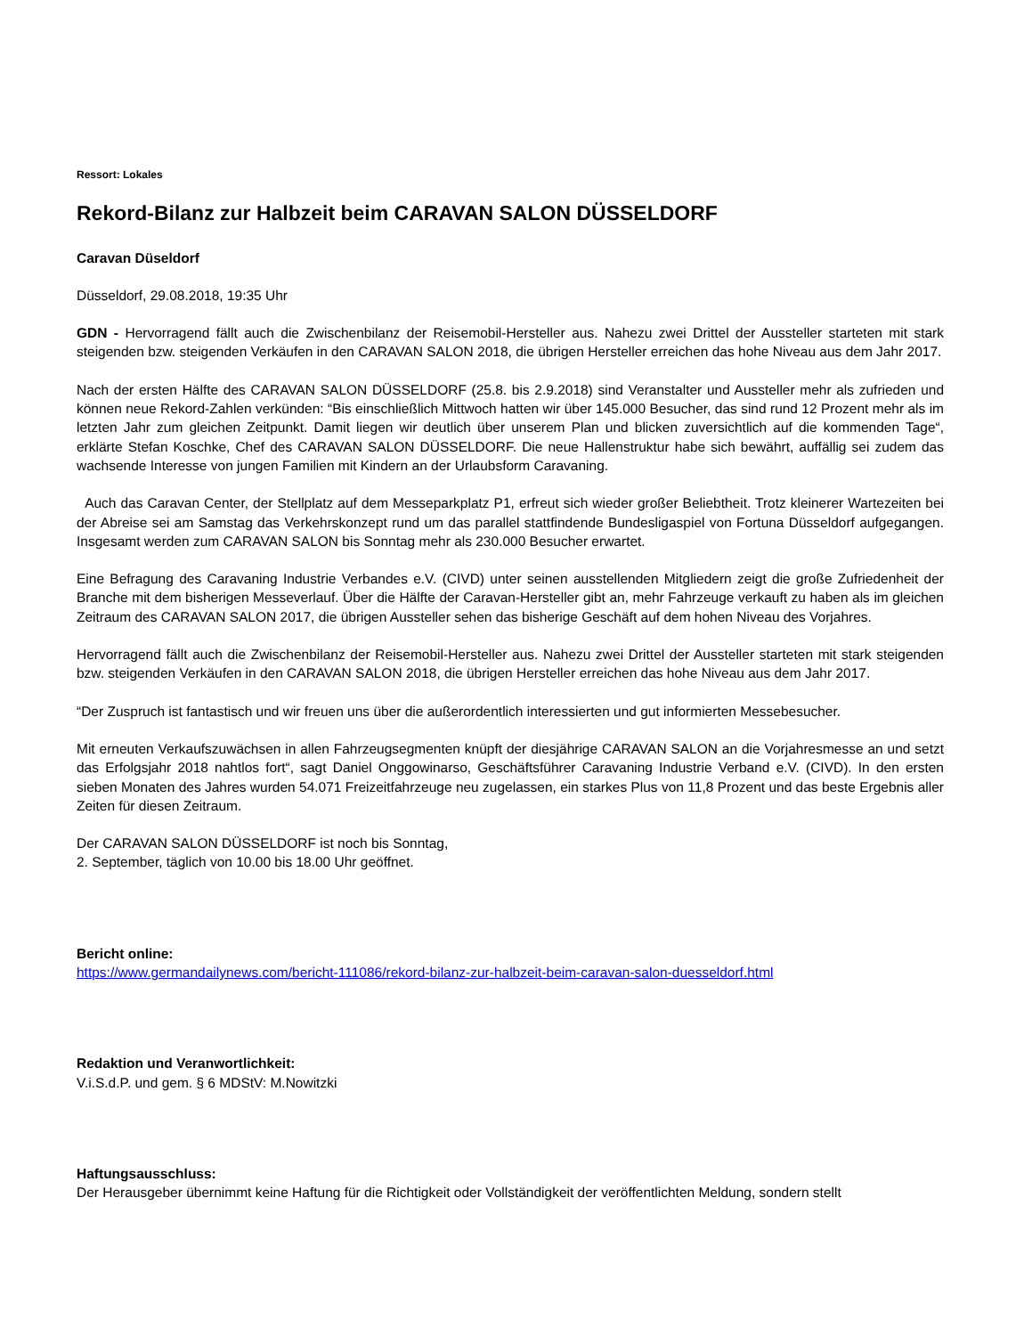Ressort: Lokales
Rekord-Bilanz zur Halbzeit beim CARAVAN SALON DÜSSELDORF
Caravan Düseldorf
Düsseldorf, 29.08.2018, 19:35 Uhr
GDN - Hervorragend fällt auch die Zwischenbilanz der Reisemobil-Hersteller aus. Nahezu zwei Drittel der Aussteller starteten mit stark steigenden bzw. steigenden Verkäufen in den CARAVAN SALON 2018, die übrigen Hersteller erreichen das hohe Niveau aus dem Jahr 2017.
Nach der ersten Hälfte des CARAVAN SALON DÜSSELDORF (25.8. bis 2.9.2018) sind Veranstalter und Aussteller mehr als zufrieden und können neue Rekord-Zahlen verkünden: “Bis einschließlich Mittwoch hatten wir über 145.000 Besucher, das sind rund 12 Prozent mehr als im letzten Jahr zum gleichen Zeitpunkt. Damit liegen wir deutlich über unserem Plan und blicken zuversichtlich auf die kommenden Tage“, erklärte Stefan Koschke, Chef des CARAVAN SALON DÜSSELDORF. Die neue Hallenstruktur habe sich bewährt, auffällig sei zudem das wachsende Interesse von jungen Familien mit Kindern an der Urlaubsform Caravaning.
Auch das Caravan Center, der Stellplatz auf dem Messeparkplatz P1, erfreut sich wieder großer Beliebtheit. Trotz kleinerer Wartezeiten bei der Abreise sei am Samstag das Verkehrskonzept rund um das parallel stattfindende Bundesligaspiel von Fortuna Düsseldorf aufgegangen. Insgesamt werden zum CARAVAN SALON bis Sonntag mehr als 230.000 Besucher erwartet.
Eine Befragung des Caravaning Industrie Verbandes e.V. (CIVD) unter seinen ausstellenden Mitgliedern zeigt die große Zufriedenheit der Branche mit dem bisherigen Messeverlauf. Über die Hälfte der Caravan-Hersteller gibt an, mehr Fahrzeuge verkauft zu haben als im gleichen Zeitraum des CARAVAN SALON 2017, die übrigen Aussteller sehen das bisherige Geschäft auf dem hohen Niveau des Vorjahres.
Hervorragend fällt auch die Zwischenbilanz der Reisemobil-Hersteller aus. Nahezu zwei Drittel der Aussteller starteten mit stark steigenden bzw. steigenden Verkäufen in den CARAVAN SALON 2018, die übrigen Hersteller erreichen das hohe Niveau aus dem Jahr 2017.
“Der Zuspruch ist fantastisch und wir freuen uns über die außerordentlich interessierten und gut informierten Messebesucher.
Mit erneuten Verkaufszuwächsen in allen Fahrzeugsegmenten knüpft der diesjährige CARAVAN SALON an die Vorjahresmesse an und setzt das Erfolgsjahr 2018 nahtlos fort“, sagt Daniel Onggowinarso, Geschäftsführer Caravaning Industrie Verband e.V. (CIVD). In den ersten sieben Monaten des Jahres wurden 54.071 Freizeitfahrzeuge neu zugelassen, ein starkes Plus von 11,8 Prozent und das beste Ergebnis aller Zeiten für diesen Zeitraum.
Der CARAVAN SALON DÜSSELDORF ist noch bis Sonntag,
2. September, täglich von 10.00 bis 18.00 Uhr geöffnet.
Bericht online:
https://www.germandailynews.com/bericht-111086/rekord-bilanz-zur-halbzeit-beim-caravan-salon-duesseldorf.html
Redaktion und Veranwortlichkeit:
V.i.S.d.P. und gem. § 6 MDStV: M.Nowitzki
Haftungsausschluss:
Der Herausgeber übernimmt keine Haftung für die Richtigkeit oder Vollständigkeit der veröffentlichten Meldung, sondern stellt